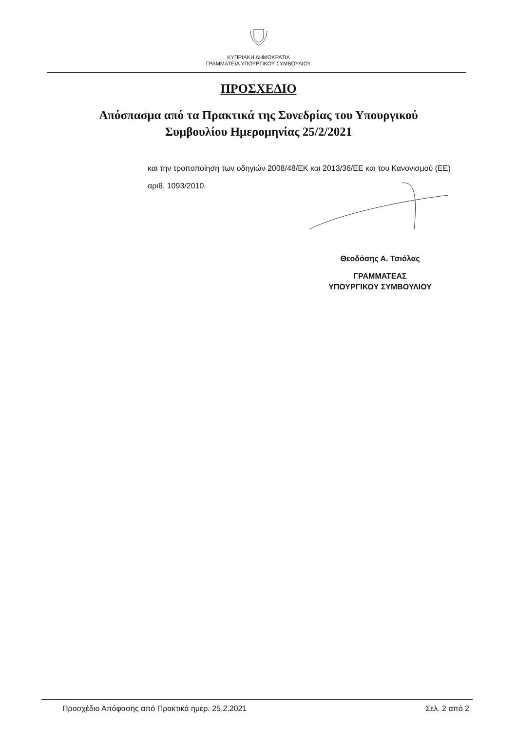ΚΥΠΡΙΑΚΗ ΔΗΜΟΚΡΑΤΙΑ
ΓΡΑΜΜΑΤΕΙΑ ΥΠΟΥΡΓΙΚΟΥ ΣΥΜΒΟΥΛΙΟΥ
ΠΡΟΣΧΕΔΙΟ
Απόσπασμα από τα Πρακτικά της Συνεδρίας του Υπουργικού
Συμβουλίου Ημερομηνίας 25/2/2021
και την τροποποίηση των οδηγιών 2008/48/ΕΚ και 2013/36/ΕΕ και του Κανονισμού (ΕΕ) αριθ. 1093/2010.
Θεοδόσης Α. Τσιόλας
ΓΡΑΜΜΑΤΕΑΣ
ΥΠΟΥΡΓΙΚΟΥ ΣΥΜΒΟΥΛΙΟΥ
Προσχέδιο Απόφασης από Πρακτικά ημερ. 25.2.2021 Σελ. 2 από 2